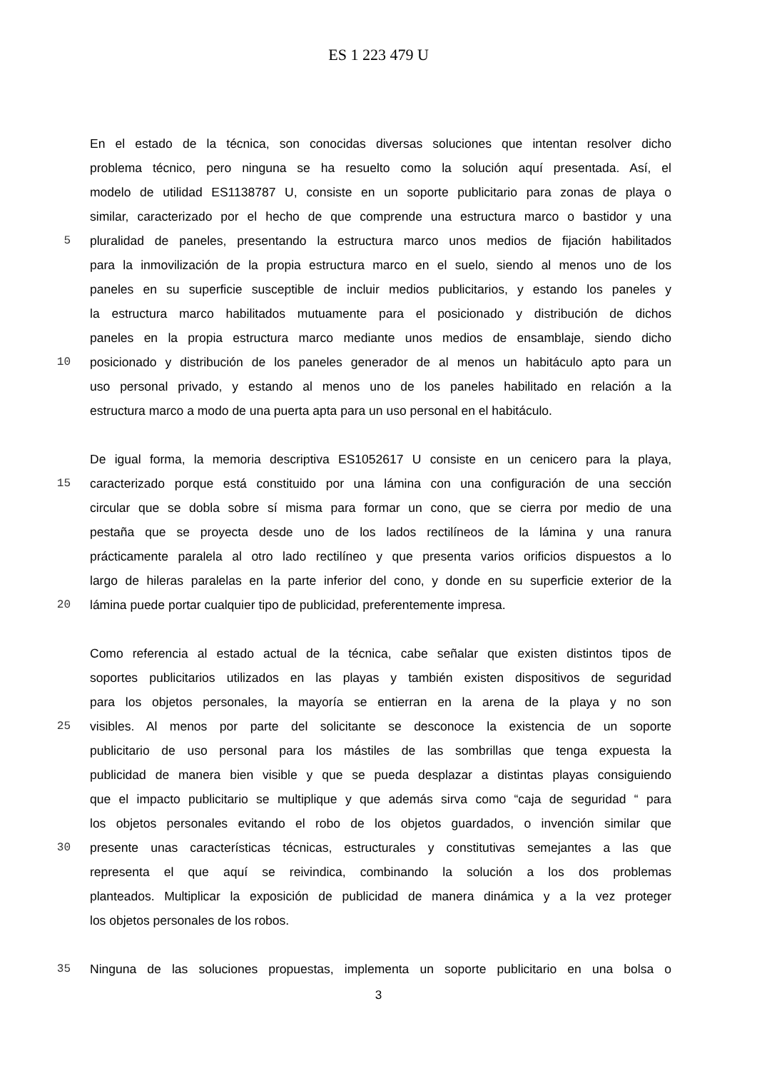ES 1 223 479 U
En el estado de la técnica, son conocidas diversas soluciones que intentan resolver dicho
problema técnico, pero ninguna se ha resuelto como la solución aquí presentada. Así, el
modelo de utilidad ES1138787 U, consiste en un soporte publicitario para zonas de playa o
similar, caracterizado por el hecho de que comprende una estructura marco o bastidor y una
5 pluralidad de paneles, presentando la estructura marco unos medios de fijación habilitados
para la inmovilización de la propia estructura marco en el suelo, siendo al menos uno de los
paneles en su superficie susceptible de incluir medios publicitarios, y estando los paneles y
la estructura marco habilitados mutuamente para el posicionado y distribución de dichos
paneles en la propia estructura marco mediante unos medios de ensamblaje, siendo dicho
10 posicionado y distribución de los paneles generador de al menos un habitáculo apto para un
uso personal privado, y estando al menos uno de los paneles habilitado en relación a la
estructura marco a modo de una puerta apta para un uso personal en el habitáculo.
De igual forma, la memoria descriptiva ES1052617 U consiste en un cenicero para la playa,
15 caracterizado porque está constituido por una lámina con una configuración de una sección
circular que se dobla sobre sí misma para formar un cono, que se cierra por medio de una
pestaña que se proyecta desde uno de los lados rectilíneos de la lámina y una ranura
prácticamente paralela al otro lado rectilíneo y que presenta varios orificios dispuestos a lo
largo de hileras paralelas en la parte inferior del cono, y donde en su superficie exterior de la
20 lámina puede portar cualquier tipo de publicidad, preferentemente impresa.
Como referencia al estado actual de la técnica, cabe señalar que existen distintos tipos de
soportes publicitarios utilizados en las playas y también existen dispositivos de seguridad
para los objetos personales, la mayoría se entierran en la arena de la playa y no son
25 visibles. Al menos por parte del solicitante se desconoce la existencia de un soporte
publicitario de uso personal para los mástiles de las sombrillas que tenga expuesta la
publicidad de manera bien visible y que se pueda desplazar a distintas playas consiguiendo
que el impacto publicitario se multiplique y que además sirva como “caja de seguridad “ para
los objetos personales evitando el robo de los objetos guardados, o invención similar que
30 presente unas características técnicas, estructurales y constitutivas semejantes a las que
representa el que aquí se reivindica, combinando la solución a los dos problemas
planteados. Multiplicar la exposición de publicidad de manera dinámica y a la vez proteger
los objetos personales de los robos.
35 Ninguna de las soluciones propuestas, implementa un soporte publicitario en una bolsa o
3